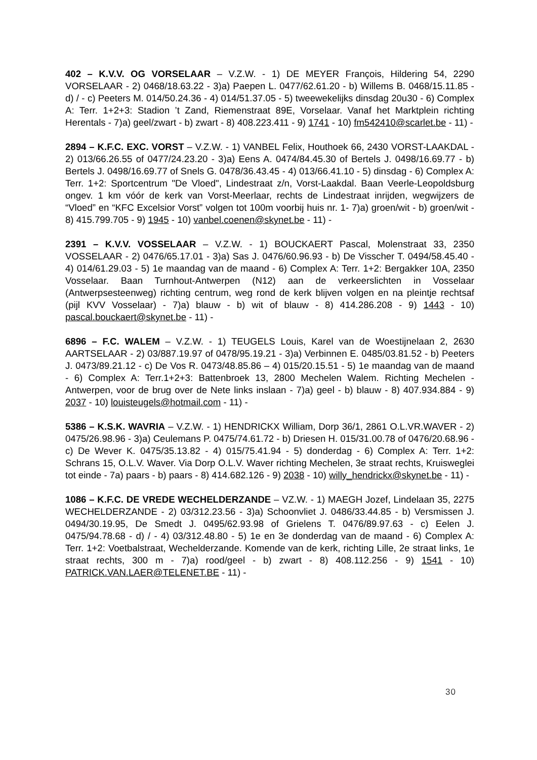402 – K.V.V. OG VORSELAAR – V.Z.W. - 1) DE MEYER François, Hildering 54, 2290 VORSELAAR - 2) 0468/18.63.22 - 3)a) Paepen L. 0477/62.61.20 - b) Willems B. 0468/15.11.85 - d) / - c) Peeters M. 014/50.24.36 - 4) 014/51.37.05 - 5) tweewekelijks dinsdag 20u30 - 6) Complex A: Terr. 1+2+3: Stadion ’t Zand, Riemenstraat 89E, Vorselaar. Vanaf het Marktplein richting Herentals - 7)a) geel/zwart - b) zwart - 8) 408.223.411 - 9) 1741 - 10) fm542410@scarlet.be - 11) -
2894 – K.F.C. EXC. VORST – V.Z.W. - 1) VANBEL Felix, Houthoek 66, 2430 VORST-LAAKDAL - 2) 013/66.26.55 of 0477/24.23.20 - 3)a) Eens A. 0474/84.45.30 of Bertels J. 0498/16.69.77 - b) Bertels J. 0498/16.69.77 of Snels G. 0478/36.43.45 - 4) 013/66.41.10 - 5) dinsdag - 6) Complex A: Terr. 1+2: Sportcentrum "De Vloed", Lindestraat z/n, Vorst-Laakdal. Baan Veerle-Leopoldsburg ongev. 1 km vóór de kerk van Vorst-Meerlaar, rechts de Lindestraat inrijden, wegwijzers de “Vloed” en “KFC Excelsior Vorst” volgen tot 100m voorbij huis nr. 1- 7)a) groen/wit - b) groen/wit - 8) 415.799.705 - 9) 1945 - 10) vanbel.coenen@skynet.be - 11) -
2391 – K.V.V. VOSSELAAR – V.Z.W. - 1) BOUCKAERT Pascal, Molenstraat 33, 2350 VOSSELAAR - 2) 0476/65.17.01 - 3)a) Sas J. 0476/60.96.93 - b) De Visscher T. 0494/58.45.40 - 4) 014/61.29.03 - 5) 1e maandag van de maand - 6) Complex A: Terr. 1+2: Bergakker 10A, 2350 Vosselaar. Baan Turnhout-Antwerpen (N12) aan de verkeerslichten in Vosselaar (Antwerpsesteenweg) richting centrum, weg rond de kerk blijven volgen en na pleintje rechtsaf (pijl KVV Vosselaar) - 7)a) blauw - b) wit of blauw - 8) 414.286.208 - 9) 1443 - 10) pascal.bouckaert@skynet.be - 11) -
6896 – F.C. WALEM – V.Z.W. - 1) TEUGELS Louis, Karel van de Woestijnelaan 2, 2630 AARTSELAAR - 2) 03/887.19.97 of 0478/95.19.21 - 3)a) Verbinnen E. 0485/03.81.52 - b) Peeters J. 0473/89.21.12 - c) De Vos R. 0473/48.85.86 – 4) 015/20.15.51 - 5) 1e maandag van de maand - 6) Complex A: Terr.1+2+3: Battenbroek 13, 2800 Mechelen Walem. Richting Mechelen - Antwerpen, voor de brug over de Nete links inslaan - 7)a) geel - b) blauw - 8) 407.934.884 - 9) 2037 - 10) louisteugels@hotmail.com - 11) -
5386 – K.S.K. WAVRIA – V.Z.W. - 1) HENDRICKX William, Dorp 36/1, 2861 O.L.VR.WAVER - 2) 0475/26.98.96 - 3)a) Ceulemans P. 0475/74.61.72 - b) Driesen H. 015/31.00.78 of 0476/20.68.96 - c) De Wever K. 0475/35.13.82 - 4) 015/75.41.94 - 5) donderdag - 6) Complex A: Terr. 1+2: Schrans 15, O.L.V. Waver. Via Dorp O.L.V. Waver richting Mechelen, 3e straat rechts, Kruisweglei tot einde - 7a) paars - b) paars - 8) 414.682.126 - 9) 2038 - 10) willy_hendrickx@skynet.be - 11) -
1086 – K.F.C. DE VREDE WECHELDERZANDE – VZ.W. - 1) MAEGH Jozef, Lindelaan 35, 2275 WECHELDERZANDE - 2) 03/312.23.56 - 3)a) Schoonvliet J. 0486/33.44.85 - b) Versmissen J. 0494/30.19.95, De Smedt J. 0495/62.93.98 of Grielens T. 0476/89.97.63 - c) Eelen J. 0475/94.78.68 - d) / - 4) 03/312.48.80 - 5) 1e en 3e donderdag van de maand - 6) Complex A: Terr. 1+2: Voetbalstraat, Wechelderzande. Komende van de kerk, richting Lille, 2e straat links, 1e straat rechts, 300 m - 7)a) rood/geel - b) zwart - 8) 408.112.256 - 9) 1541 - 10) PATRICK.VAN.LAER@TELENET.BE - 11) -
30